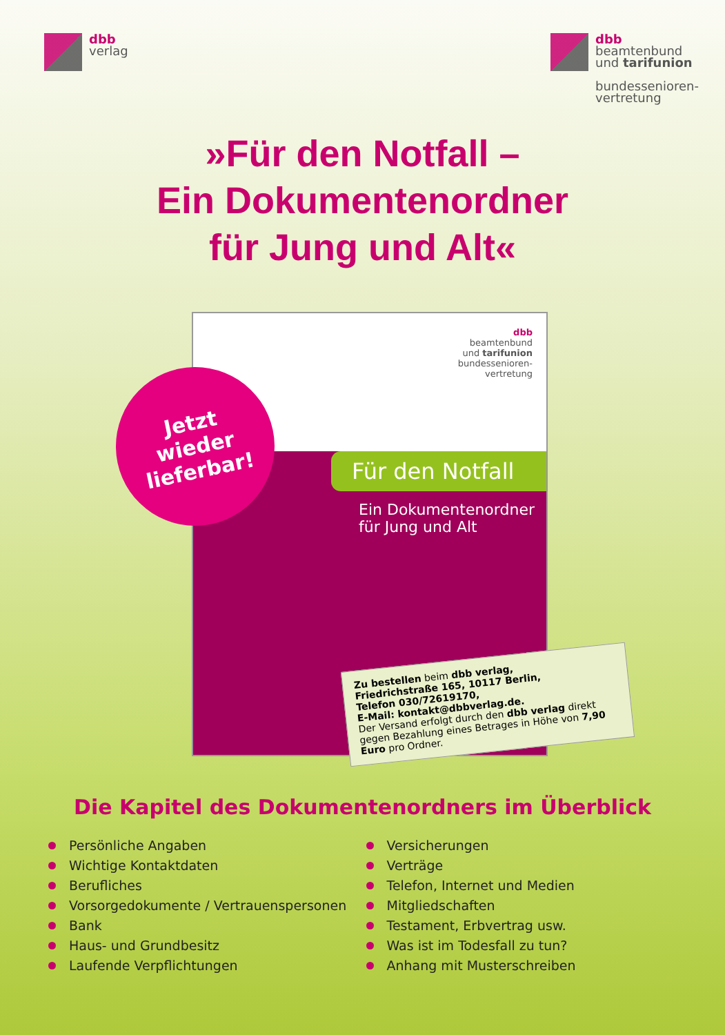dbb
verlag
dbb
beamtenbund
und tarifunion
bundessenioren-
vertretung
»Für den Notfall –
Ein Dokumentenordner
für Jung und Alt«
dbb
beamtenbund
und tarifunion
bundessenioren-
vertretung
Für den Notfall
Ein Dokumentenordner
für Jung und Alt
Jetzt
wieder
lieferbar!
Zu bestellen beim dbb verlag,
Friedrichstraße 165, 10117 Berlin,
Telefon 030/72619170,
E-Mail: kontakt@dbbverlag.de.
Der Versand erfolgt durch den dbb verlag direkt gegen Bezahlung eines Betrages in Höhe von 7,90 Euro pro Ordner.
Die Kapitel des Dokumentenordners im Überblick
Persönliche Angaben
Wichtige Kontaktdaten
Berufliches
Vorsorgedokumente / Vertrauenspersonen
Bank
Haus- und Grundbesitz
Laufende Verpflichtungen
Versicherungen
Verträge
Telefon, Internet und Medien
Mitgliedschaften
Testament, Erbvertrag usw.
Was ist im Todesfall zu tun?
Anhang mit Musterschreiben